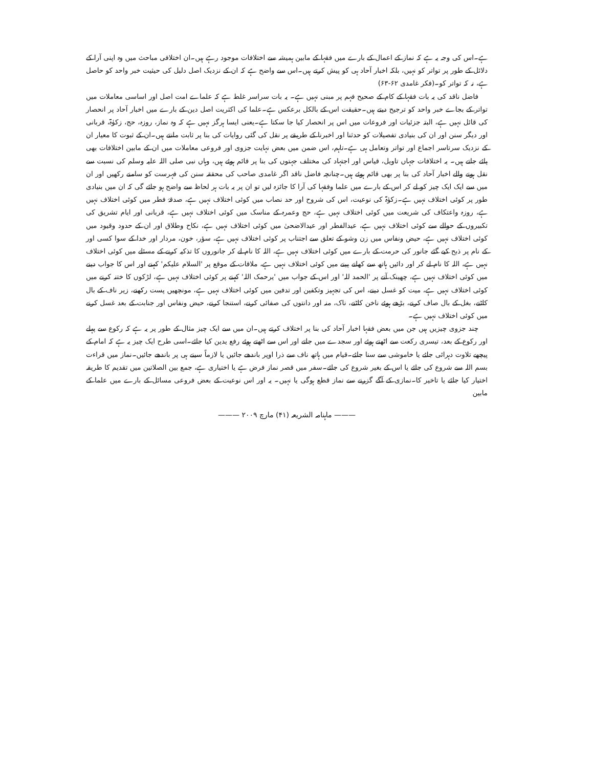ہے۔اس کی وجہ یہ ہے کہ نماز کے اعمال کے بارے میں فقہا کے مابین ہمیشہ سے اختلافات موجود رہے ہیں۔ان اختلافی مباحث میں وہ اپنی آرا کے دلائل کے طور پر تواتر کو نہیں، بلکہ اخبار آحاد ہی کو پیش کرتے ہیں۔اس سے واضح ہے کہ ان کے نزدیک اصل دلیل کی حیثیت خبر واحد کو حاصل ہے، نہ کہ تواتر کو۔(فکر غامدی ۶۲-۶۳)
فاضل ناقد کی یہ بات فقہا کے کام کے صحیح فہم پر مبنی نہیں ہے۔ یہ بات سراسر غلط ہے کہ علماے امت اصل اور اساسی معاملات میں تواتر کے بجاے خبر واحد کو ترجیح دیتے ہیں۔حقیقت اس کے بالکل برعکس ہے۔علما کی اکثریت اصل دین کے بارے میں اخبار آحاد پر انحصار کی قائل نہیں ہے، البتہ جزئیات اور فروعات میں اس پر انحصار کیا جا سکتا ہے۔یعنی ایسا ہرگز نہیں ہے کہ وہ نماز، روزہ، حج، زکوٰۃ، قربانی اور دیگر سنن اور ان کی بنیادی تفصیلات کو حدثنا اور اخبرنا کے طریقے پر نقل کی گئی روایات کی بنا پر ثابت مانتے ہیں۔ان کے ثبوت کا معیار ان کے نزدیک سرتاسر اجماع اور تواتر وتعامل ہی ہے۔تاہم، اس ضمن میں بعض نہایت جزوی اور فروعی معاملات میں ان کے مابین اختلافات بھی پائے جاتے ہیں۔ یہ اختلافات جہاں تاویل، قیاس اور اجتہاد کی مختلف جہتوں کی بنا پر قائم ہوئے ہیں، وہاں نبی صلی اللہ علیہ وسلم کی نسبت سے نقل ہونے والے اخبار آحاد کی بنا پر بھی قائم ہوئے ہیں۔چنانچہ فاضل ناقد اگر غامدی صاحب کی محققہ سنن کی فہرست کو سامنے رکھیں اور ان میں سے ایک ایک چیز کو لے کر اس کے بارے میں علما وفقہا کی آرا کا جائزہ لیں تو ان پر یہ بات ہر لحاظ سے واضح ہو جائے گی کہ ان میں بنیادی طور پر کوئی اختلاف نہیں ہے۔زکوٰۃ کی نوعیت، اس کی شروح اور حد نصاب میں کوئی اختلاف نہیں ہے، صدقۂ فطر میں کوئی اختلاف نہیں ہے، روزہ واعتکاف کی شریعت میں کوئی اختلاف نہیں ہے، حج وعمرہ کے مناسک میں کوئی اختلاف نہیں ہے، قربانی اور ایام تشریق کی تکبیروں کے حوالے سے کوئی اختلاف نہیں ہے، عیدالفطر اور عیدالاضحیٰ میں کوئی اختلاف نہیں ہے، نکاح وطلاق اور ان کے حدود وقیود میں کوئی اختلاف نہیں ہے، حیض ونفاس میں زن وشو کے تعلق سے اجتناب پر کوئی اختلاف نہیں ہے، سؤر، خون، مردار اور خدا کے سوا کسی اور کے نام پر ذبح کیے گئے جانور کی حرمت کے بارے میں کوئی اختلاف نہیں ہے، اللہ کا نام لے کر جانوروں کا تذکیہ کرنے کے مسئلے میں کوئی اختلاف نہیں ہے، اللہ کا نام لے کر اور دائیں ہاتھ سے کھانے پینے میں کوئی اختلاف نہیں ہے، ملاقات کے موقع پر 'السلام علیکم' کہنے اور اس کا جواب دینے میں کوئی اختلاف نہیں ہے، چھینک آنے پر 'الحمد للہ' اور اس کے جواب میں 'یرحمک اللہ' کہنے پر کوئی اختلاف نہیں ہے، لڑکوں کا ختنہ کرنے میں کوئی اختلاف نہیں ہے، میت کو غسل دینے، اس کی تجہیز وتکفین اور تدفین میں کوئی اختلاف نہیں ہے، مونچھیں پست رکھنے، زیر ناف کے بال کاٹنے، بغل کے بال صاف کرنے، بڑھے ہوئے ناخن کاٹنے، ناک، منہ اور دانتوں کی صفائی کرنے، استنجا کرنے، حیض ونفاس اور جنابت کے بعد غسل کرنے میں کوئی اختلاف نہیں ہے۔
چند جزوی چیزیں ہیں جن میں بعض فقہا اخبار آحاد کی بنا پر اختلاف کرتے ہیں۔ان میں سے ایک چیز مثال کے طور پر یہ ہے کہ رکوع سے پہلے اور رکوع کے بعد، تیسری رکعت سے اٹھتے ہوئے اور سجدے میں جاتے اور اس سے اٹھتے ہوئے رفع یدین کیا جائے۔اسی طرح ایک چیز یہ ہے کہ امام کے پیچھے تلاوت دہرائی جائے یا خاموشی سے سنا جائے۔قیام میں ہاتھ ناف سے ذرا اوپر باندھے جائیں یا لازماً سینے ہی پر باندھے جائیں۔نماز میں قراءت بسم اللہ سے شروع کی جائے یا اس کے بغیر شروع کی جائے۔سفر میں قصر نماز فرض ہے یا اختیاری ہے، جمع بین الصلاتین میں تقدیم کا طریقہ اختیار کیا جائے یا تاخیر کا۔نمازی کے آگے گزرنے سے نماز قطع ہوگی یا نہیں۔ یہ اور اس نوعیت کے بعض فروعی مسائل کے بارے میں علما کے مابین
——— ماہنامہ الشریعہ (۴۱) مارچ ۲۰۰۹ ———